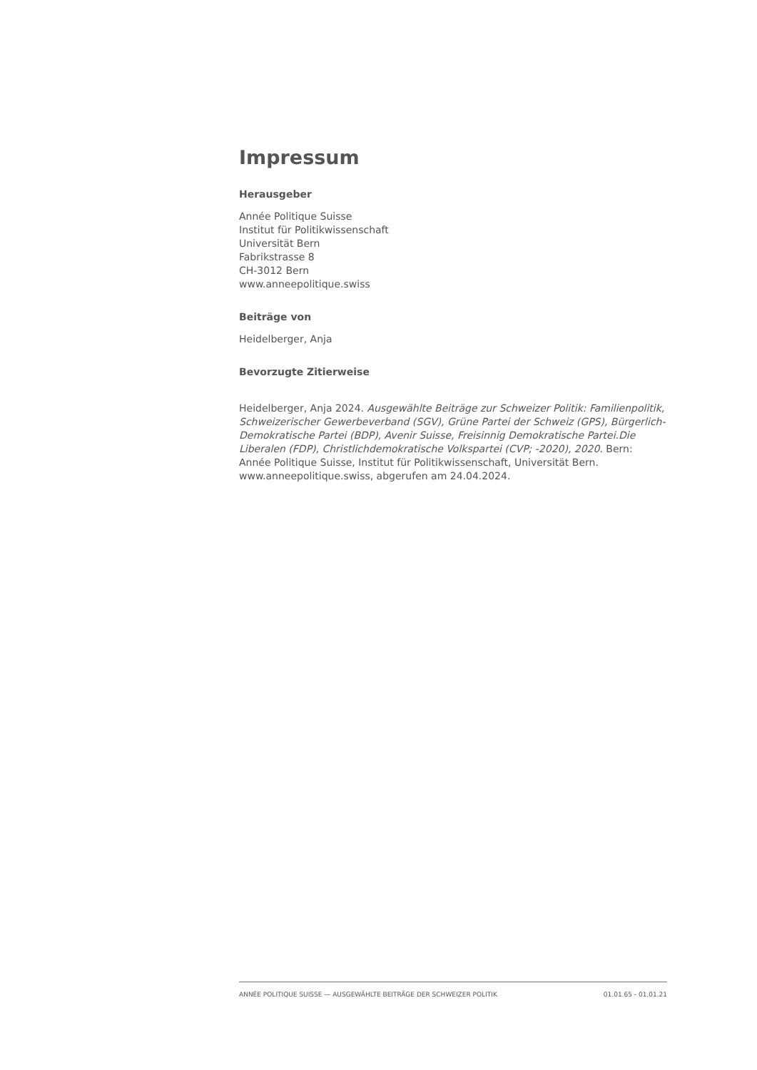Impressum
Herausgeber
Année Politique Suisse
Institut für Politikwissenschaft
Universität Bern
Fabrikstrasse 8
CH-3012 Bern
www.anneepolitique.swiss
Beiträge von
Heidelberger, Anja
Bevorzugte Zitierweise
Heidelberger, Anja 2024. Ausgewählte Beiträge zur Schweizer Politik: Familienpolitik, Schweizerischer Gewerbeverband (SGV), Grüne Partei der Schweiz (GPS), Bürgerlich-Demokratische Partei (BDP), Avenir Suisse, Freisinnig Demokratische Partei.Die Liberalen (FDP), Christlichdemokratische Volkspartei (CVP; -2020), 2020. Bern: Année Politique Suisse, Institut für Politikwissenschaft, Universität Bern. www.anneepolitique.swiss, abgerufen am 24.04.2024.
ANNÉE POLITIQUE SUISSE — AUSGEWÄHLTE BEITRÄGE DER SCHWEIZER POLITIK 01.01.65 - 01.01.21